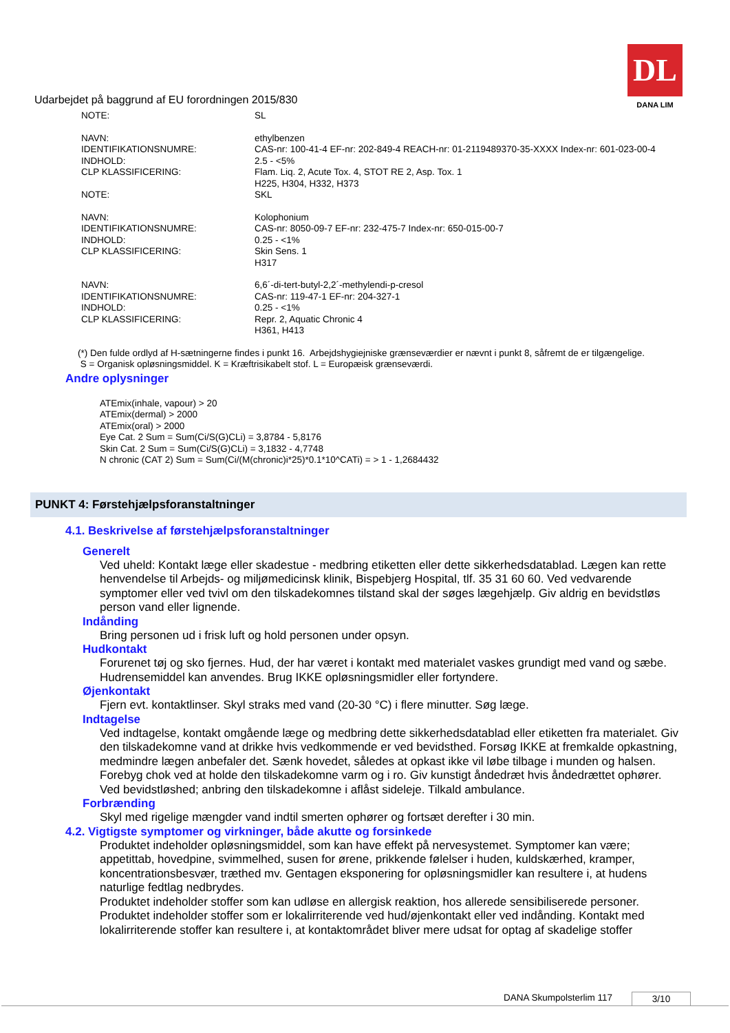Udarbejdet på baggrund af EU forordningen 2015/830
DL
DANA LIM
| NOTE: | SL |
| NAVN: | ethylbenzen |
| IDENTIFIKATIONSNUMRE: | CAS-nr: 100-41-4 EF-nr: 202-849-4 REACH-nr: 01-2119489370-35-XXXX Index-nr: 601-023-00-4 |
| INDHOLD: | 2.5 - <5% |
| CLP KLASSIFICERING: | Flam. Liq. 2, Acute Tox. 4, STOT RE 2, Asp. Tox. 1 H225, H304, H332, H373 |
| NOTE: | SKL |
| NAVN: | Kolophonium |
| IDENTIFIKATIONSNUMRE: | CAS-nr: 8050-09-7 EF-nr: 232-475-7 Index-nr: 650-015-00-7 |
| INDHOLD: | 0.25 - <1% |
| CLP KLASSIFICERING: | Skin Sens. 1 H317 |
| NAVN: | 6,6´-di-tert-butyl-2,2´-methylendi-p-cresol |
| IDENTIFIKATIONSNUMRE: | CAS-nr: 119-47-1 EF-nr: 204-327-1 |
| INDHOLD: | 0.25 - <1% |
| CLP KLASSIFICERING: | Repr. 2, Aquatic Chronic 4 H361, H413 |
(*) Den fulde ordlyd af H-sætningerne findes i punkt 16. Arbejdshygiejniske grænseværdier er nævnt i punkt 8, såfremt de er tilgængelige.
S = Organisk opløsningsmiddel. K = Kræftrisikabelt stof. L = Europæisk grænseværdi.
Andre oplysninger
ATEmix(inhale, vapour) > 20
ATEmix(dermal) > 2000
ATEmix(oral) > 2000
Eye Cat. 2 Sum = Sum(Ci/S(G)CLi) = 3,8784 - 5,8176
Skin Cat. 2 Sum = Sum(Ci/S(G)CLi) = 3,1832 - 4,7748
N chronic (CAT 2) Sum = Sum(Ci/(M(chronic)i*25)*0.1*10^CATi) = > 1 - 1,2684432
PUNKT 4: Førstehjælpsforanstaltninger
4.1. Beskrivelse af førstehjælpsforanstaltninger
Generelt
Ved uheld: Kontakt læge eller skadestue - medbring etiketten eller dette sikkerhedsdatablad. Lægen kan rette henvendelse til Arbejds- og miljømedicinsk klinik, Bispebjerg Hospital, tlf. 35 31 60 60. Ved vedvarende symptomer eller ved tvivl om den tilskadekomnes tilstand skal der søges lægehjælp. Giv aldrig en bevidstløs person vand eller lignende.
Indånding
Bring personen ud i frisk luft og hold personen under opsyn.
Hudkontakt
Forurenet tøj og sko fjernes. Hud, der har været i kontakt med materialet vaskes grundigt med vand og sæbe. Hudrensemiddel kan anvendes. Brug IKKE opløsningsmidler eller fortyndere.
Øjenkontakt
Fjern evt. kontaktlinser. Skyl straks med vand (20-30 °C) i flere minutter. Søg læge.
Indtagelse
Ved indtagelse, kontakt omgående læge og medbring dette sikkerhedsdatablad eller etiketten fra materialet. Giv den tilskadekomne vand at drikke hvis vedkommende er ved bevidsthed. Forsøg IKKE at fremkalde opkastning, medmindre lægen anbefaler det. Sænk hovedet, således at opkast ikke vil løbe tilbage i munden og halsen. Forebyg chok ved at holde den tilskadekomne varm og i ro. Giv kunstigt åndedræt hvis åndedrættet ophører. Ved bevidstløshed; anbring den tilskadekomne i aflåst sideleje. Tilkald ambulance.
Forbrænding
Skyl med rigelige mængder vand indtil smerten ophører og fortsæt derefter i 30 min.
4.2. Vigtigste symptomer og virkninger, både akutte og forsinkede
Produktet indeholder opløsningsmiddel, som kan have effekt på nervesystemet. Symptomer kan være; appetittab, hovedpine, svimmelhed, susen for ørene, prikkende følelser i huden, kuldskærhed, kramper, koncentrationsbesvær, træthed mv. Gentagen eksponering for opløsningsmidler kan resultere i, at hudens naturlige fedtlag nedbrydes.
Produktet indeholder stoffer som kan udløse en allergisk reaktion, hos allerede sensibiliserede personer.
Produktet indeholder stoffer som er lokalirriterende ved hud/øjenkontakt eller ved indånding. Kontakt med lokalirriterende stoffer kan resultere i, at kontaktområdet bliver mere udsat for optag af skadelige stoffer
DANA Skumpolsterlim 117 3/10